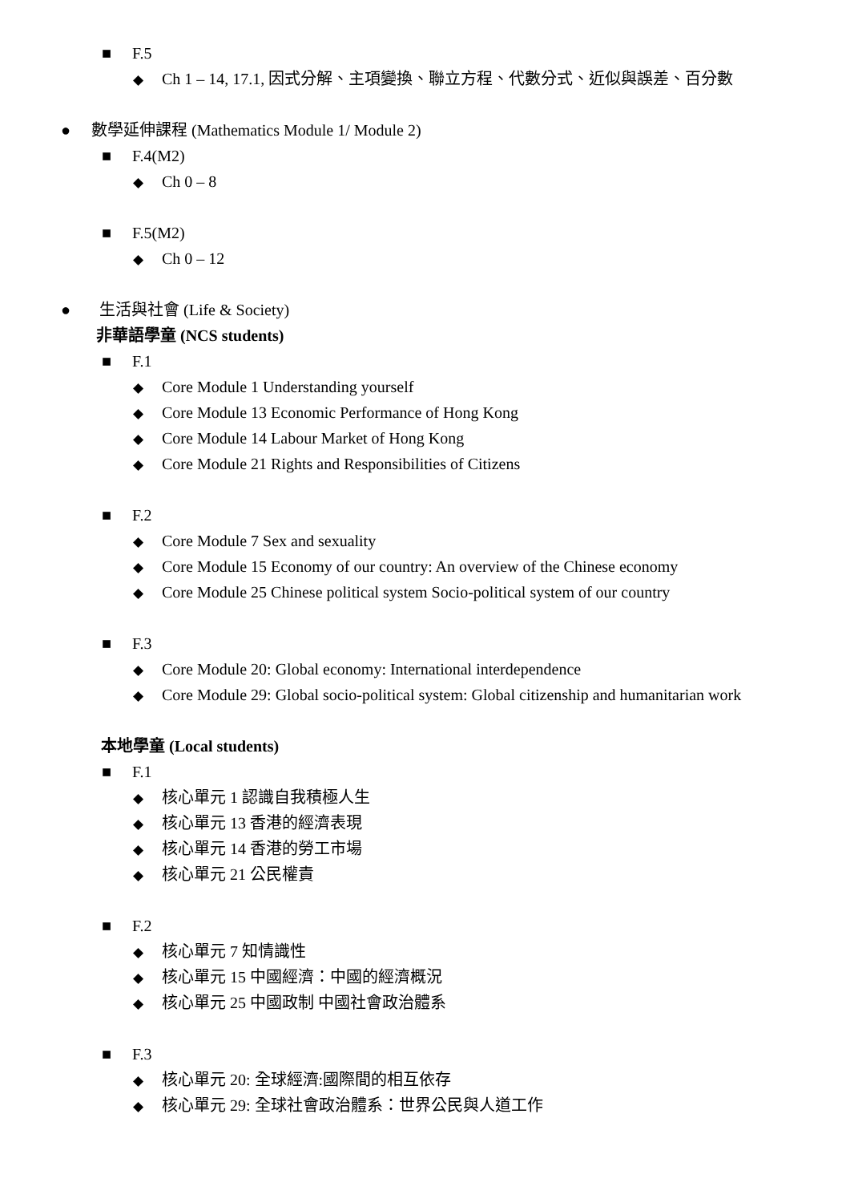■ F.5
◆ Ch 1 – 14, 17.1, 因式分解、主項變換、聯立方程、代數分式、近似與誤差、百分數
● 數學延伸課程 (Mathematics Module 1/ Module 2)
■ F.4(M2)
◆ Ch 0 – 8
■ F.5(M2)
◆ Ch 0 – 12
● 生活與社會 (Life & Society)
非華語學童 (NCS students)
■ F.1
◆ Core Module 1 Understanding yourself
◆ Core Module 13 Economic Performance of Hong Kong
◆ Core Module 14 Labour Market of Hong Kong
◆ Core Module 21 Rights and Responsibilities of Citizens
■ F.2
◆ Core Module 7 Sex and sexuality
◆ Core Module 15 Economy of our country: An overview of the Chinese economy
◆ Core Module 25 Chinese political system Socio-political system of our country
■ F.3
◆ Core Module 20: Global economy: International interdependence
◆ Core Module 29: Global socio-political system: Global citizenship and humanitarian work
本地學童 (Local students)
■ F.1
◆ 核心單元 1 認識自我積極人生
◆ 核心單元 13 香港的經濟表現
◆ 核心單元 14 香港的勞工市場
◆ 核心單元 21 公民權責
■ F.2
◆ 核心單元 7 知情識性
◆ 核心單元 15 中國經濟：中國的經濟概況
◆ 核心單元 25 中國政制 中國社會政治體系
■ F.3
◆ 核心單元 20: 全球經濟:國際間的相互依存
◆ 核心單元 29: 全球社會政治體系：世界公民與人道工作